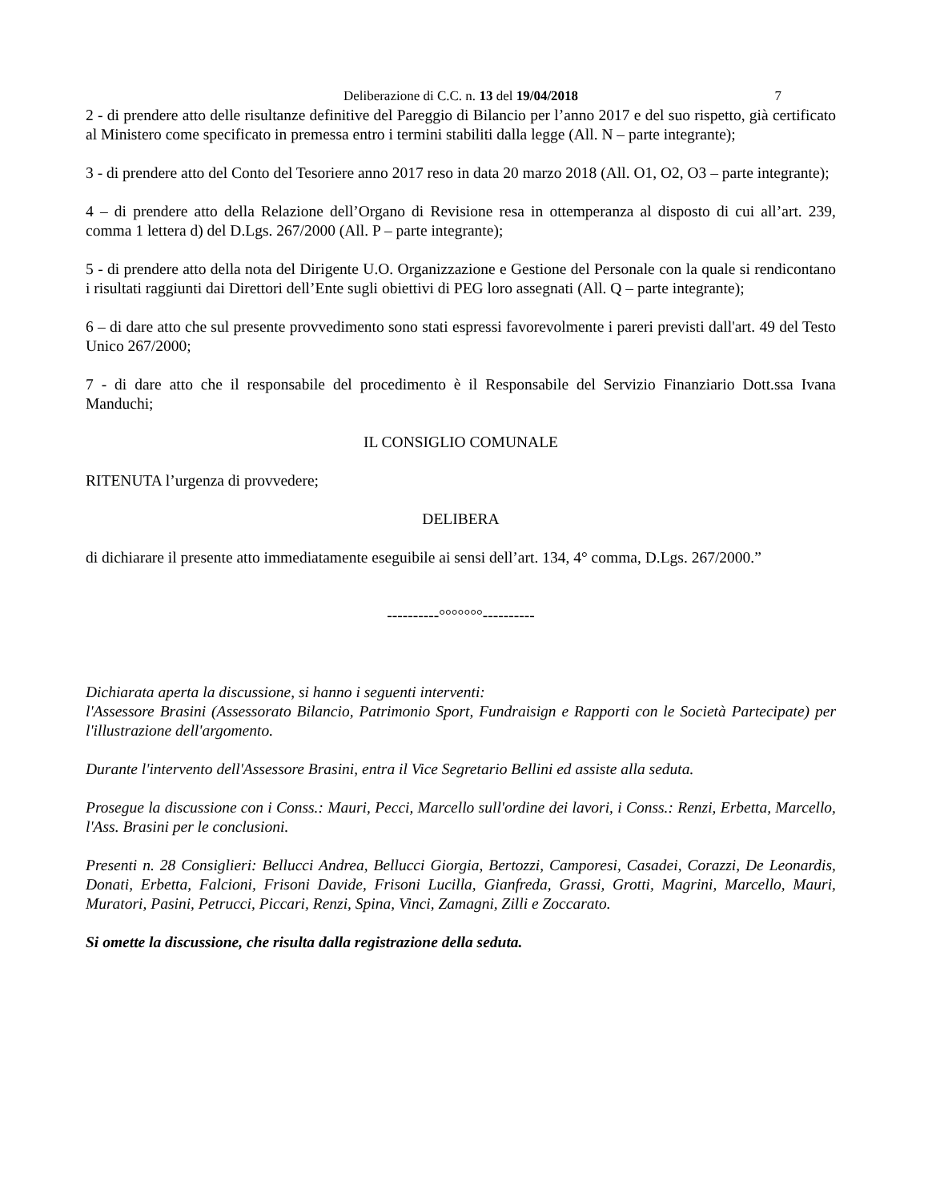Deliberazione di C.C. n. 13 del 19/04/2018 7
2 - di prendere atto delle risultanze definitive del Pareggio di Bilancio per l’anno 2017 e del suo rispetto, già certificato al Ministero come specificato in premessa entro i termini stabiliti dalla legge (All. N – parte integrante);
3 - di prendere atto del Conto del Tesoriere anno 2017 reso in data 20 marzo 2018 (All. O1, O2, O3 – parte integrante);
4 – di prendere atto della Relazione dell’Organo di Revisione resa in ottemperanza al disposto di cui all’art. 239, comma 1 lettera d) del D.Lgs. 267/2000 (All. P – parte integrante);
5 - di prendere atto della nota del Dirigente U.O. Organizzazione e Gestione del Personale con la quale si rendicontano i risultati raggiunti dai Direttori dell’Ente sugli obiettivi di PEG loro assegnati (All. Q – parte integrante);
6 – di dare atto che sul presente provvedimento sono stati espressi favorevolmente i pareri previsti dall'art. 49 del Testo Unico 267/2000;
7 - di dare atto che il responsabile del procedimento è il Responsabile del Servizio Finanziario Dott.ssa Ivana Manduchi;
IL CONSIGLIO COMUNALE
RITENUTA l’urgenza di provvedere;
DELIBERA
di dichiarare il presente atto immediatamente eseguibile ai sensi dell’art. 134, 4° comma, D.Lgs. 267/2000.”
----------°°°°°°°----------
Dichiarata aperta la discussione, si hanno i seguenti interventi:
l'Assessore Brasini (Assessorato Bilancio, Patrimonio Sport, Fundraisign e Rapporti con le Società Partecipate) per l'illustrazione dell'argomento.
Durante l'intervento dell'Assessore Brasini, entra il Vice Segretario Bellini ed assiste alla seduta.
Prosegue la discussione con i Conss.: Mauri, Pecci, Marcello sull'ordine dei lavori, i Conss.: Renzi, Erbetta, Marcello, l'Ass. Brasini per le conclusioni.
Presenti n. 28 Consiglieri: Bellucci Andrea, Bellucci Giorgia, Bertozzi, Camporesi, Casadei, Corazzi, De Leonardis, Donati, Erbetta, Falcioni, Frisoni Davide, Frisoni Lucilla, Gianfreda, Grassi, Grotti, Magrini, Marcello, Mauri, Muratori, Pasini, Petrucci, Piccari, Renzi, Spina, Vinci, Zamagni, Zilli e Zoccarato.
Si omette la discussione, che risulta dalla registrazione della seduta.